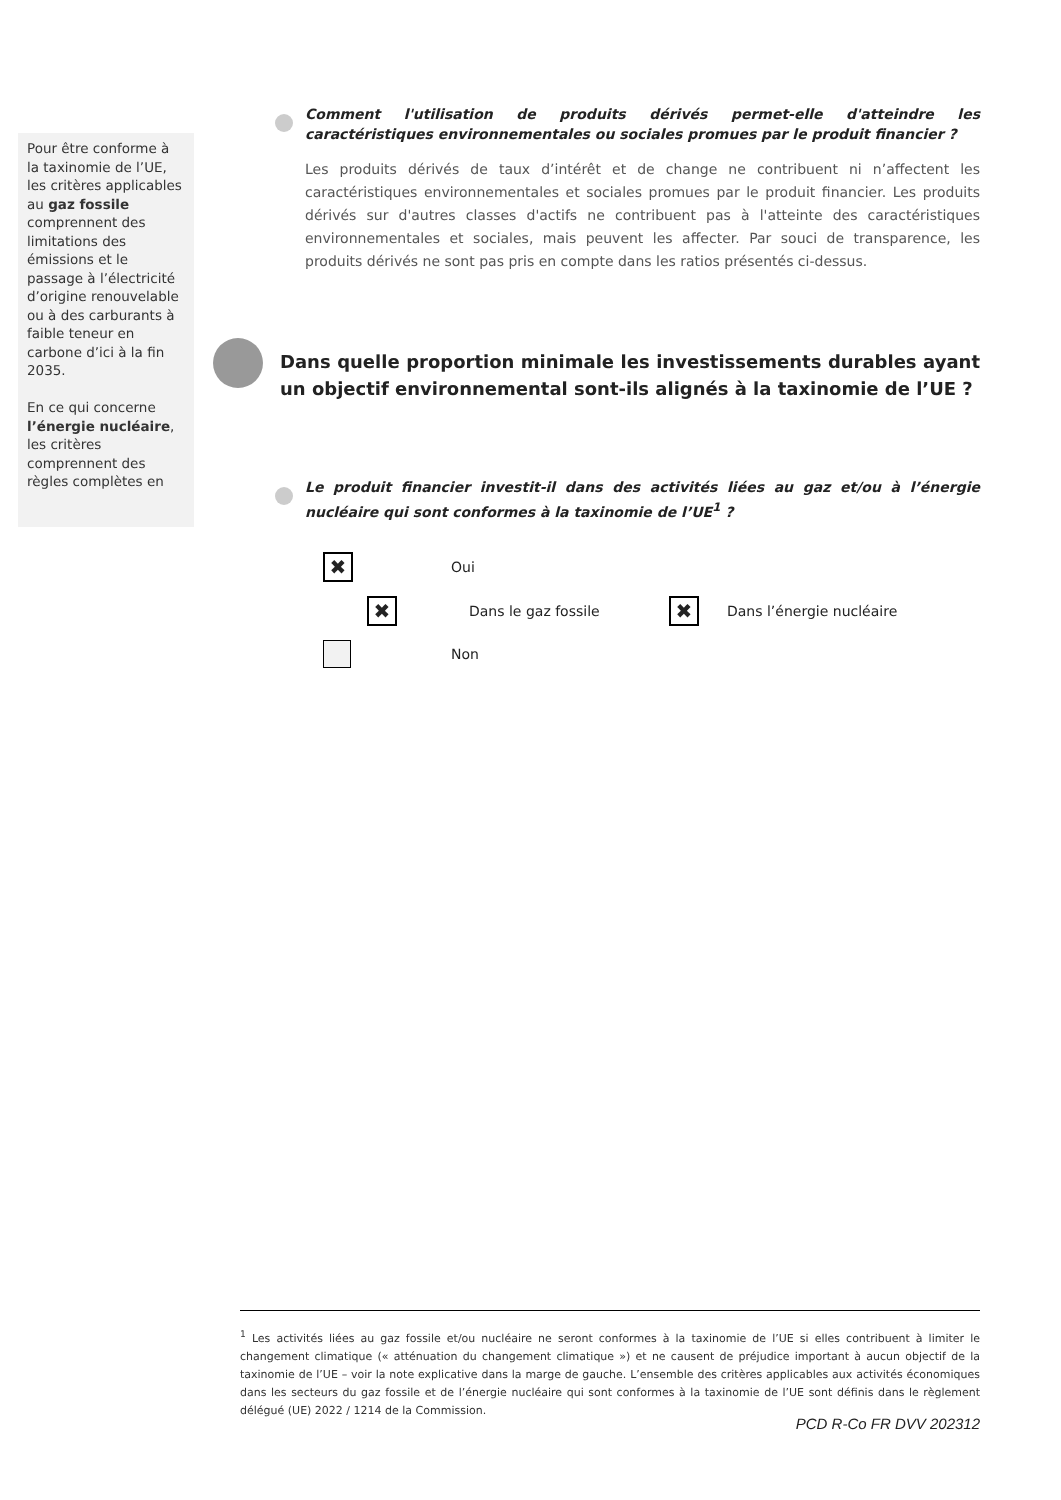Pour être conforme à la taxinomie de l’UE, les critères applicables au gaz fossile comprennent des limitations des émissions et le passage à l’électricité d’origine renouvelable ou à des carburants à faible teneur en carbone d’ici à la fin 2035.
En ce qui concerne l’énergie nucléaire, les critères comprennent des règles complètes en
Comment l'utilisation de produits dérivés permet-elle d'atteindre les caractéristiques environnementales ou sociales promues par le produit financier ?
Les produits dérivés de taux d’intérêt et de change ne contribuent ni n’affectent les caractéristiques environnementales et sociales promues par le produit financier. Les produits dérivés sur d'autres classes d'actifs ne contribuent pas à l'atteinte des caractéristiques environnementales et sociales, mais peuvent les affecter. Par souci de transparence, les produits dérivés ne sont pas pris en compte dans les ratios présentés ci-dessus.
Dans quelle proportion minimale les investissements durables ayant un objectif environnemental sont-ils alignés à la taxinomie de l’UE ?
Le produit financier investit-il dans des activités liées au gaz et/ou à l’énergie nucléaire qui sont conformes à la taxinomie de l’UE<sup>1</sup> ?
✖ Oui
✖ Dans le gaz fossile ✖ Dans l’énergie nucléaire
Non
<sup>1</sup> Les activités liées au gaz fossile et/ou nucléaire ne seront conformes à la taxinomie de l’UE si elles contribuent à limiter le changement climatique (« atténuation du changement climatique ») et ne causent de préjudice important à aucun objectif de la taxinomie de l’UE – voir la note explicative dans la marge de gauche. L’ensemble des critères applicables aux activités économiques dans les secteurs du gaz fossile et de l’énergie nucléaire qui sont conformes à la taxinomie de l’UE sont définis dans le règlement délégué (UE) 2022 / 1214 de la Commission.
PCD R-Co FR DVV 202312